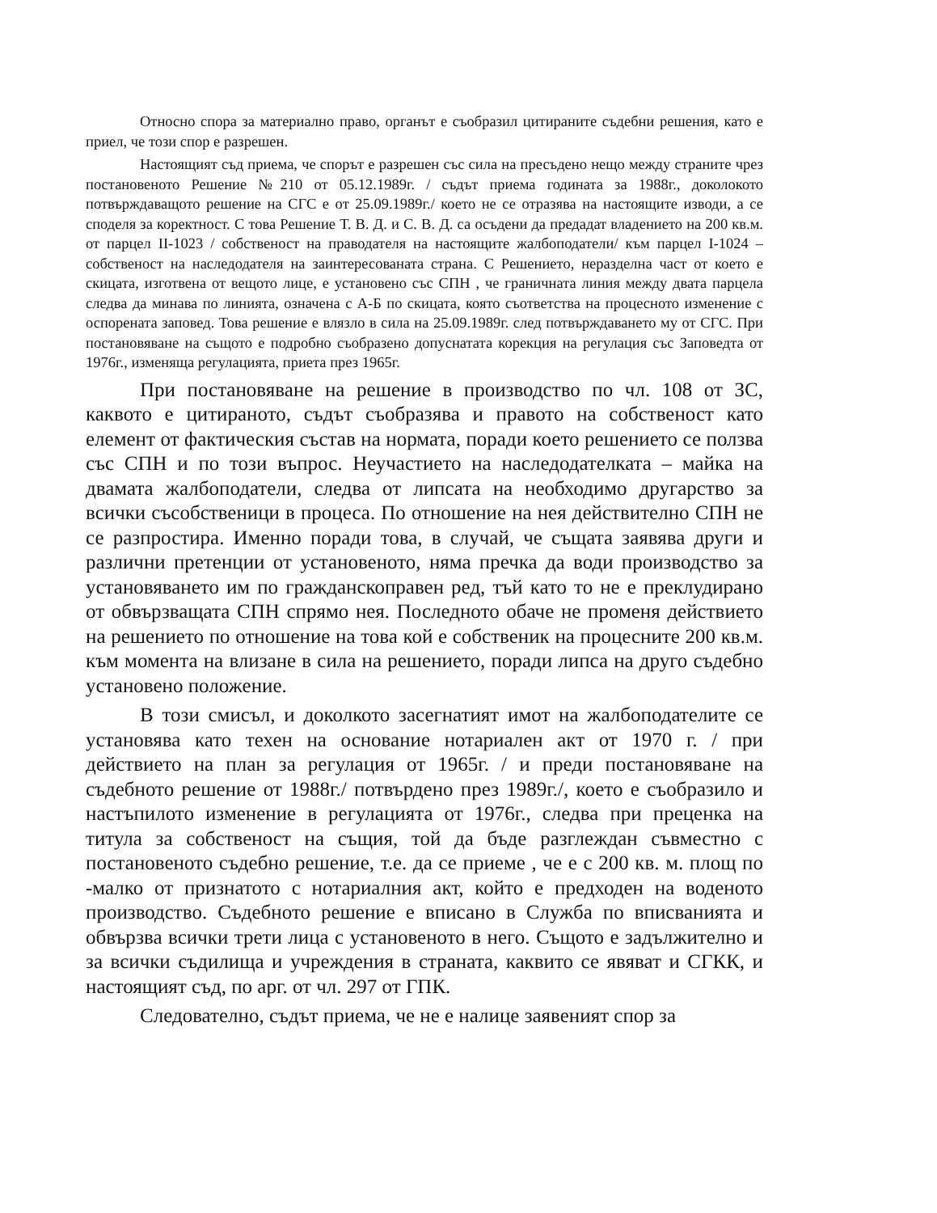Относно спора за материално право, органът е съобразил цитираните съдебни решения, като е приел, че този спор е разрешен.
Настоящият съд приема, че спорът е разрешен със сила на пресъдено нещо между страните чрез постановеното Решение №210 от 05.12.1989г. / съдът приема годината за 1988г., доколокото потвърждаващото решение на СГС е от 25.09.1989г./ което не се отразява на настоящите изводи, а се споделя за коректност. С това Решение Т. В. Д. и С. В. Д. са осъдени да предадат владението на 200 кв.м. от парцел II-1023 / собственост на праводателя на настоящите жалбоподатели/ към парцел I-1024 – собственост на наследодателя на заинтересованата страна. С Решението, неразделна част от което е скицата, изготвена от вещото лице, е установено със СПН , че граничната линия между двата парцела следва да минава по линията, означена с А-Б по скицата, която съответства на процесното изменение с оспорената заповед. Това решение е влязло в сила на 25.09.1989г. след потвърждаването му от СГС. При постановяване на същото е подробно съобразено допуснатата корекция на регулация със Заповедта от 1976г., изменяща регулацията, приета през 1965г.
При постановяване на решение в производство по чл. 108 от ЗС, каквото е цитираното, съдът съобразява и правото на собственост като елемент от фактическия състав на нормата, поради което решението се ползва със СПН и по този въпрос. Неучастието на наследодателката – майка на двамата жалбоподатели, следва от липсата на необходимо другарство за всички съсобственици в процеса. По отношение на нея действително СПН не се разпростира. Именно поради това, в случай, че същата заявява други и различни претенции от установеното, няма пречка да води производство за установяването им по гражданскоправен ред, тъй като то не е преклудирано от обвързващата СПН спрямо нея. Последното обаче не променя действието на решението по отношение на това кой е собственик на процесните 200 кв.м. към момента на влизане в сила на решението, поради липса на друго съдебно установено положение.
В този смисъл, и доколкото засегнатият имот на жалбоподателите се установява като техен на основание нотариален акт от 1970 г. / при действието на план за регулация от 1965г. / и преди постановяване на съдебното решение от 1988г./ потвърдено през 1989г./, което е съобразило и настъпилото изменение в регулацията от 1976г., следва при преценка на титула за собственост на същия, той да бъде разглеждан съвместно с постановеното съдебно решение, т.е. да се приеме , че е с 200 кв. м. площ по -малко от признатото с нотариалния акт, който е предходен на воденото производство. Съдебното решение е вписано в Служба по вписванията и обвързва всички трети лица с установеното в него. Същото е задължително и за всички съдилища и учреждения в страната, каквито се явяват и СГКК, и настоящият съд, по арг. от чл. 297 от ГПК.
Следователно, съдът приема, че не е налице заявеният спор за